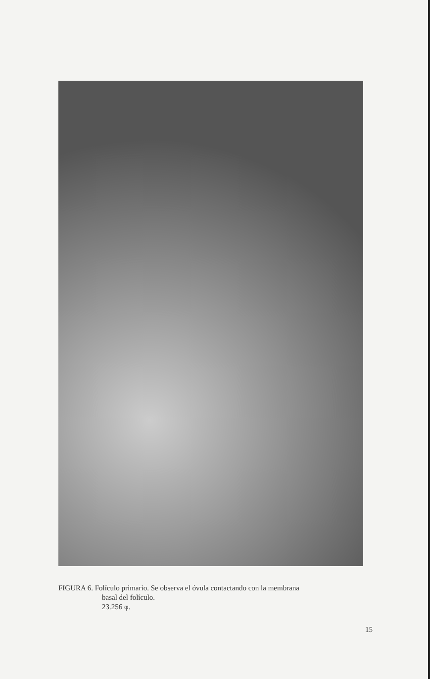FIGURA 6. Folículo primario. Se observa el óvula contactando con la membrana
basal del folículo.
23.256 φ.
15